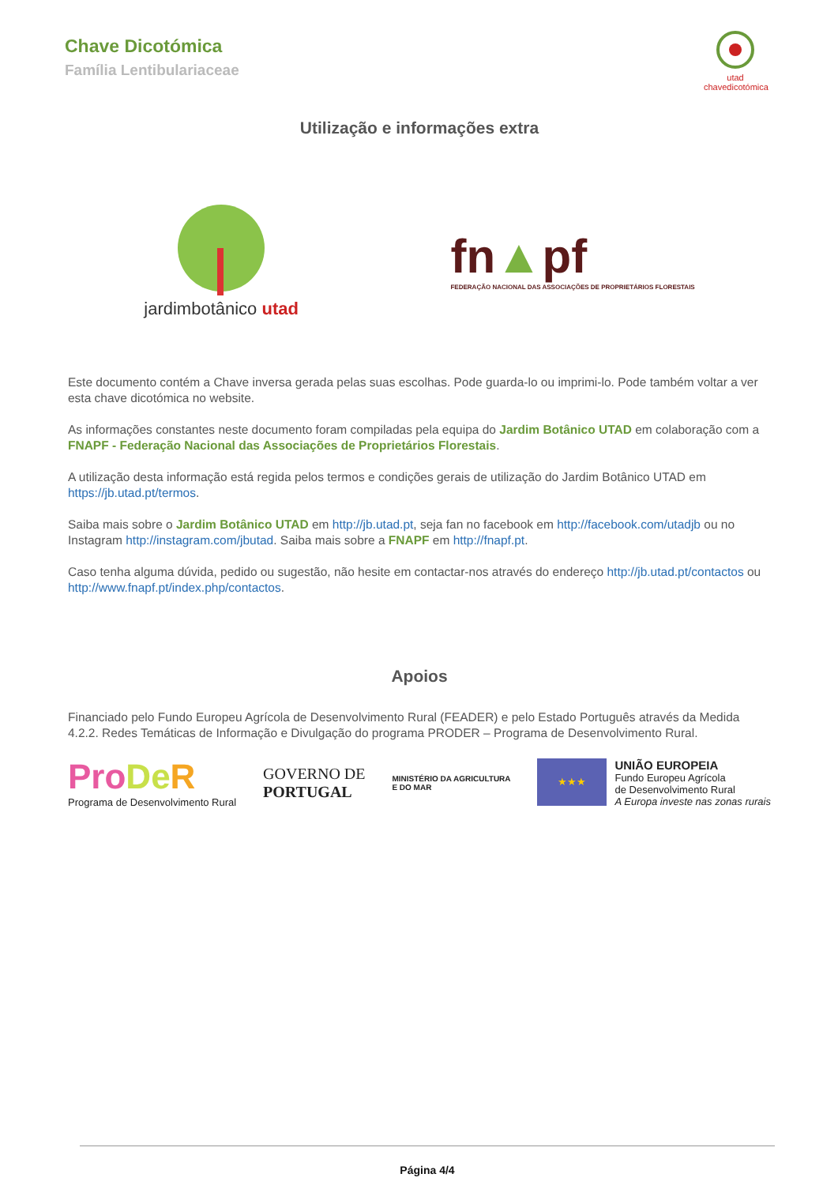Chave Dicotómica
Família Lentibulariaceae
utad chavedicotómica
Utilização e informações extra
jardimbotânico utad
fn▲pf
FEDERAÇÃO NACIONAL DAS ASSOCIAÇÕES DE PROPRIETÁRIOS FLORESTAIS
Este documento contém a Chave inversa gerada pelas suas escolhas. Pode guarda-lo ou imprimi-lo. Pode também voltar a ver esta chave dicotómica no website.
As informações constantes neste documento foram compiladas pela equipa do Jardim Botânico UTAD em colaboração com a FNAPF - Federação Nacional das Associações de Proprietários Florestais.
A utilização desta informação está regida pelos termos e condições gerais de utilização do Jardim Botânico UTAD em https://jb.utad.pt/termos.
Saiba mais sobre o Jardim Botânico UTAD em http://jb.utad.pt, seja fan no facebook em http://facebook.com/utadjb ou no Instagram http://instagram.com/jbutad. Saiba mais sobre a FNAPF em http://fnapf.pt.
Caso tenha alguma dúvida, pedido ou sugestão, não hesite em contactar-nos através do endereço http://jb.utad.pt/contactos ou http://www.fnapf.pt/index.php/contactos.
Apoios
Financiado pelo Fundo Europeu Agrícola de Desenvolvimento Rural (FEADER) e pelo Estado Português através da Medida 4.2.2. Redes Temáticas de Informação e Divulgação do programa PRODER – Programa de Desenvolvimento Rural.
Pro De R
Programa de Desenvolvimento Rural
GOVERNO DE
PORTUGAL
MINISTÉRIO DA AGRICULTURA
E DO MAR
★★★
UNIÃO EUROPEIA
Fundo Europeu Agrícola
de Desenvolvimento Rural
A Europa investe nas zonas rurais
Página 4/4